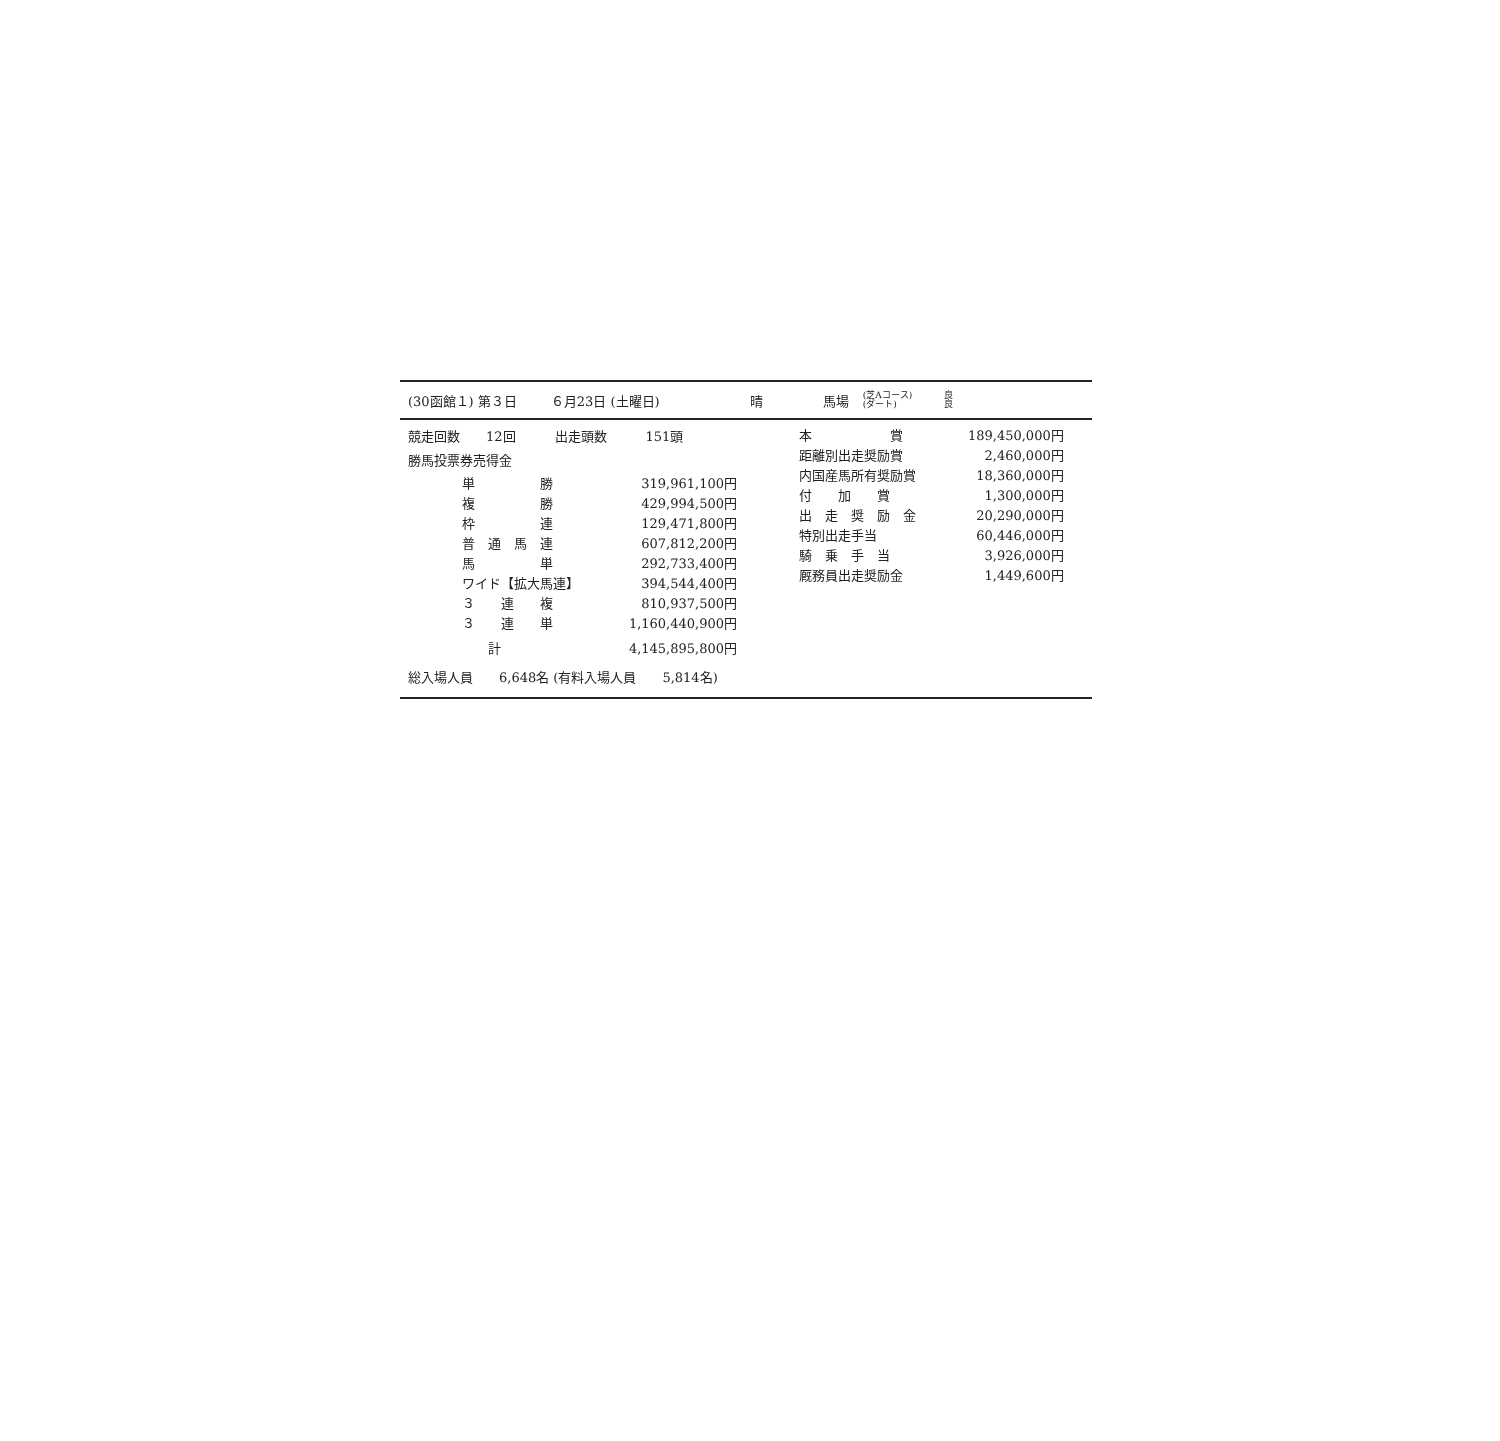(30函館１) 第３日 ６月23日 (土曜日) 晴 馬場 (芝Aコース)
(ダート) 良
良
競走回数　　12回　　　出走頭数　　　151頭
勝馬投票券売得金
| 単 勝 | 319,961,100円 |
| 複 勝 | 429,994,500円 |
| 枠 連 | 129,471,800円 |
| 普 通 馬 連 | 607,812,200円 |
| 馬 単 | 292,733,400円 |
| ワイド【拡大馬連】 | 394,544,400円 |
| ３ 連 複 | 810,937,500円 |
| ３ 連 単 | 1,160,440,900円 |
| 計 | 4,145,895,800円 |
総入場人員　　6,648名 (有料入場人員　　5,814名)
| 本 賞 | 189,450,000円 |
| 距離別出走奨励賞 | 2,460,000円 |
| 内国産馬所有奨励賞 | 18,360,000円 |
| 付 加 賞 | 1,300,000円 |
| 出 走 奨 励 金 | 20,290,000円 |
| 特別出走手当 | 60,446,000円 |
| 騎 乗 手 当 | 3,926,000円 |
| 厩務員出走奨励金 | 1,449,600円 |